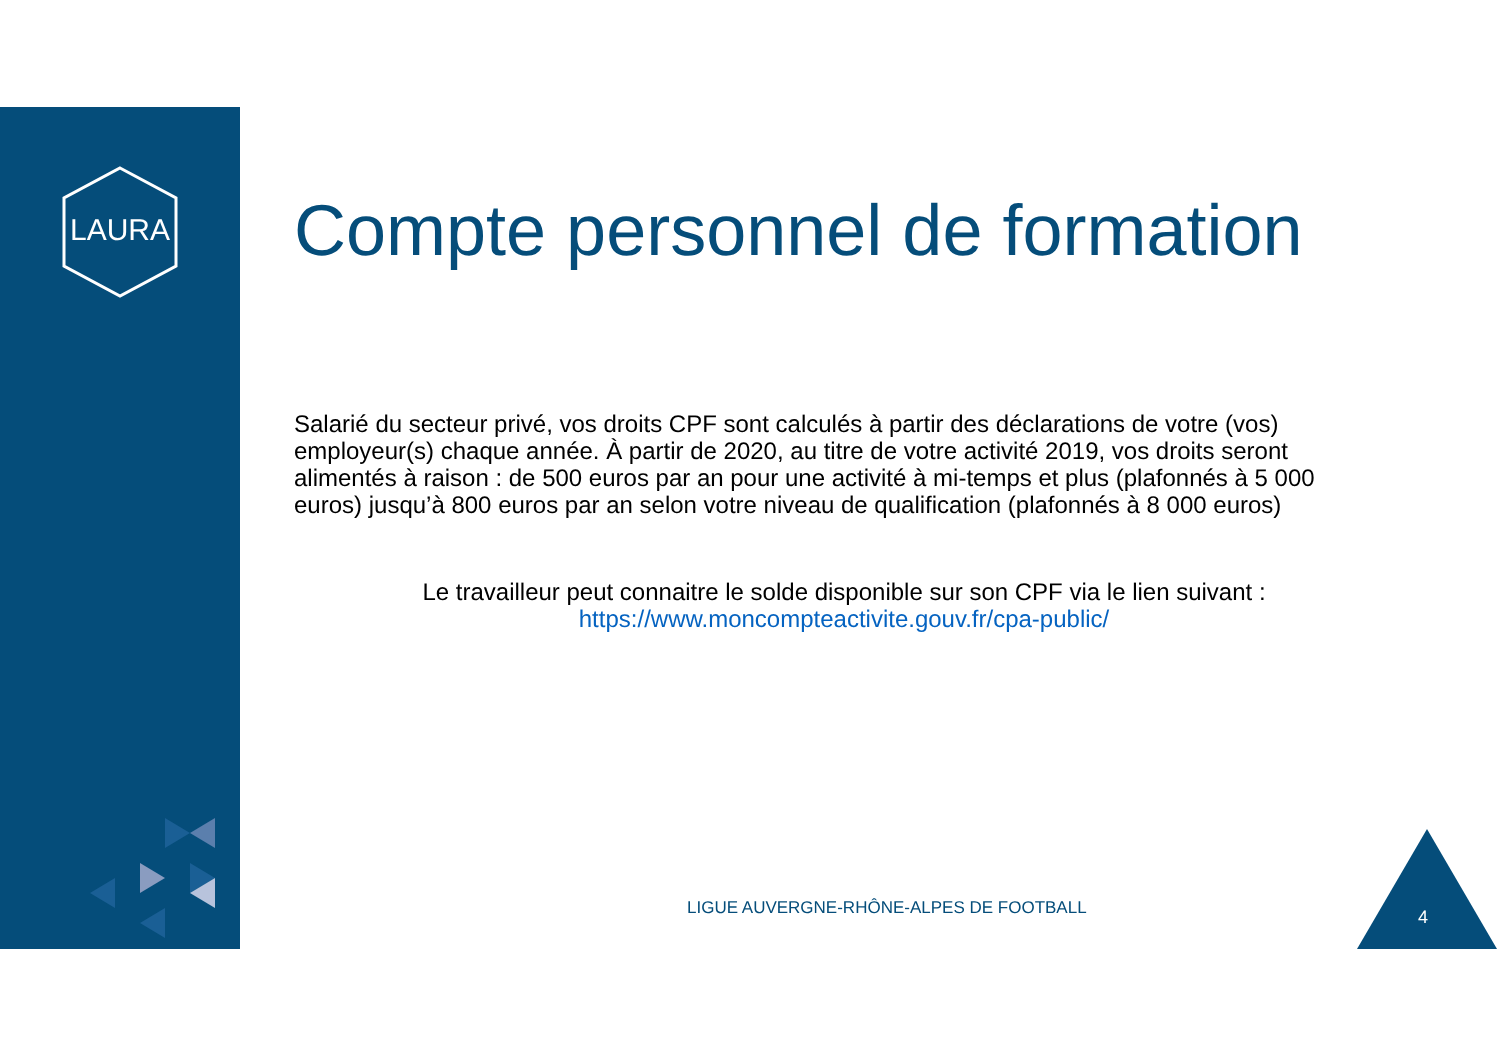LAURA
Compte personnel de formation
Salarié du secteur privé, vos droits CPF sont calculés à partir des déclarations de votre (vos) employeur(s) chaque année. À partir de 2020, au titre de votre activité 2019, vos droits seront alimentés à raison : de 500 euros par an pour une activité à mi-temps et plus (plafonnés à 5 000 euros) jusqu’à 800 euros par an selon votre niveau de qualification (plafonnés à 8 000 euros)
Le travailleur peut connaitre le solde disponible sur son CPF via le lien suivant :
https://www.moncompteactivite.gouv.fr/cpa-public/
LIGUE AUVERGNE-RHÔNE-ALPES DE FOOTBALL
4